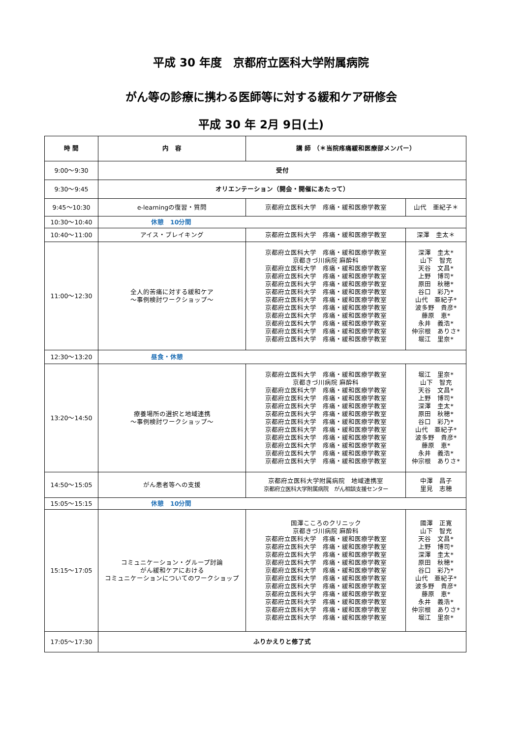平成 30 年度　京都府立医科大学附属病院
がん等の診療に携わる医師等に対する緩和ケア研修会
平成 30 年 2月 9日(土)
| 時 間 | 内 容 | 講 師 （＊当院疼痛緩和医療部メンバー） | |
| --- | --- | --- | --- |
| 9:00～9:30 | 受付 | | |
| 9:30～9:45 | オリエンテーション（開会・開催にあたって） | | |
| 9:45～10:30 | e-learningの復習・質問 | 京都府立医科大学 疼痛・緩和医療学教室 | 山代 亜紀子＊ |
| 10:30～10:40 | 休憩 10分間 | | |
| 10:40～11:00 | アイス・ブレイキング | 京都府立医科大学 疼痛・緩和医療学教室 | 深澤 圭太＊ |
| 11:00～12:30 | 全人的苦痛に対する緩和ケア ～事例検討ワークショップ～ | 京都府立医科大学 疼痛・緩和医療学教室 京都きづ川病院 麻酔科 京都府立医科大学 疼痛・緩和医療学教室 京都府立医科大学 疼痛・緩和医療学教室 京都府立医科大学 疼痛・緩和医療学教室 京都府立医科大学 疼痛・緩和医療学教室 京都府立医科大学 疼痛・緩和医療学教室 京都府立医科大学 疼痛・緩和医療学教室 京都府立医科大学 疼痛・緩和医療学教室 京都府立医科大学 疼痛・緩和医療学教室 京都府立医科大学 疼痛・緩和医療学教室 京都府立医科大学 疼痛・緩和医療学教室 | 深澤 圭太* 山下 智充 天谷 文昌* 上野 博司* 原田 秋穂* 谷口 彩乃* 山代 亜紀子* 波多野 貴彦* 藤原 恵* 永井 義浩* 仲宗根 ありさ* 堀江 里奈* |
| 12:30～13:20 | 昼食・休憩 | | |
| 13:20～14:50 | 療養場所の選択と地域連携 ～事例検討ワークショップ～ | 京都府立医科大学 疼痛・緩和医療学教室 京都きづ川病院 麻酔科 京都府立医科大学 疼痛・緩和医療学教室 京都府立医科大学 疼痛・緩和医療学教室 京都府立医科大学 疼痛・緩和医療学教室 京都府立医科大学 疼痛・緩和医療学教室 京都府立医科大学 疼痛・緩和医療学教室 京都府立医科大学 疼痛・緩和医療学教室 京都府立医科大学 疼痛・緩和医療学教室 京都府立医科大学 疼痛・緩和医療学教室 京都府立医科大学 疼痛・緩和医療学教室 京都府立医科大学 疼痛・緩和医療学教室 | 堀江 里奈* 山下 智充 天谷 文昌* 上野 博司* 深澤 圭太* 原田 秋穂* 谷口 彩乃* 山代 亜紀子* 波多野 貴彦* 藤原 恵* 永井 義浩* 仲宗根 ありさ* |
| 14:50～15:05 | がん患者等への支援 | 京都府立医科大学附属病院 地域連携室 京都府立医科大学附属病院 がん相談支援センター | 中澤 昌子 里見 志穂 |
| 15:05～15:15 | 休憩 10分間 | | |
| 15:15～17:05 | コミュニケーション・グループ討論 がん緩和ケアにおける コミュニケーションについてのワークショップ | 国澤こころのクリニック 京都きづ川病院 麻酔科 京都府立医科大学 疼痛・緩和医療学教室 京都府立医科大学 疼痛・緩和医療学教室 京都府立医科大学 疼痛・緩和医療学教室 京都府立医科大学 疼痛・緩和医療学教室 京都府立医科大学 疼痛・緩和医療学教室 京都府立医科大学 疼痛・緩和医療学教室 京都府立医科大学 疼痛・緩和医療学教室 京都府立医科大学 疼痛・緩和医療学教室 京都府立医科大学 疼痛・緩和医療学教室 京都府立医科大学 疼痛・緩和医療学教室 京都府立医科大学 疼痛・緩和医療学教室 | 國澤 正寛 山下 智充 天谷 文昌* 上野 博司* 深澤 圭太* 原田 秋穂* 谷口 彩乃* 山代 亜紀子* 波多野 貴彦* 藤原 恵* 永井 義浩* 仲宗根 ありさ* 堀江 里奈* |
| 17:05～17:30 | ふりかえりと修了式 | | |